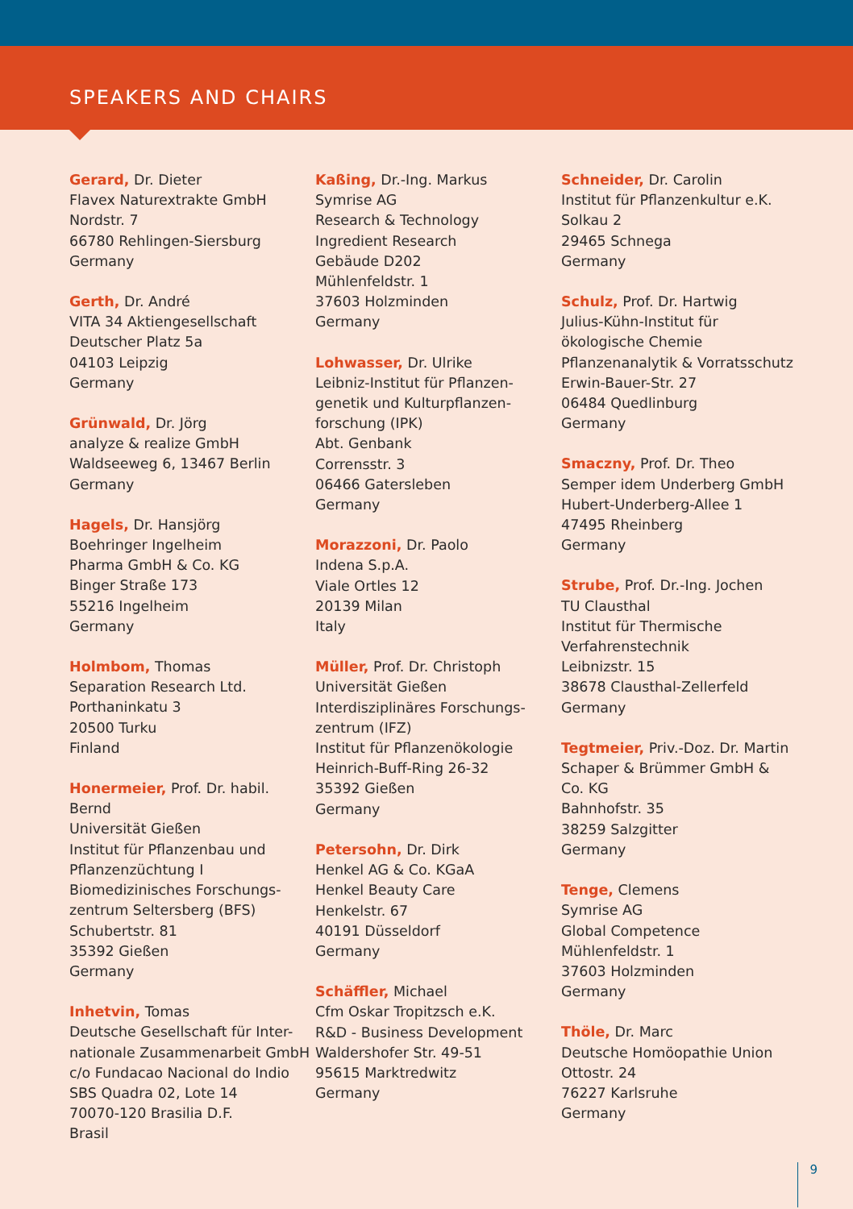SPEAKERS AND CHAIRS
Gerard, Dr. Dieter
Flavex Naturextrakte GmbH
Nordstr. 7
66780 Rehlingen-Siersburg
Germany
Gerth, Dr. André
VITA 34 Aktiengesellschaft
Deutscher Platz 5a
04103 Leipzig
Germany
Grünwald, Dr. Jörg
analyze & realize GmbH
Waldseeweg 6, 13467 Berlin
Germany
Hagels, Dr. Hansjörg
Boehringer Ingelheim
Pharma GmbH & Co. KG
Binger Straße 173
55216 Ingelheim
Germany
Holmbom, Thomas
Separation Research Ltd.
Porthaninkatu 3
20500 Turku
Finland
Honermeier, Prof. Dr. habil. Bernd
Universität Gießen
Institut für Pflanzenbau und
Pflanzenzüchtung I
Biomedizinisches Forschungs-
zentrum Seltersberg (BFS)
Schubertstr. 81
35392 Gießen
Germany
Inhetvin, Tomas
Deutsche Gesellschaft für Inter-
nationale Zusammenarbeit GmbH
c/o Fundacao Nacional do Indio
SBS Quadra 02, Lote 14
70070-120 Brasilia D.F.
Brasil
Kaßing, Dr.-Ing. Markus
Symrise AG
Research & Technology
Ingredient Research
Gebäude D202
Mühlenfeldstr. 1
37603 Holzminden
Germany
Lohwasser, Dr. Ulrike
Leibniz-Institut für Pflanzen-
genetik und Kulturpflanzen-
forschung (IPK)
Abt. Genbank
Corrensstr. 3
06466 Gatersleben
Germany
Morazzoni, Dr. Paolo
Indena S.p.A.
Viale Ortles 12
20139 Milan
Italy
Müller, Prof. Dr. Christoph
Universität Gießen
Interdisziplinäres Forschungs-
zentrum (IFZ)
Institut für Pflanzenökologie
Heinrich-Buff-Ring 26-32
35392 Gießen
Germany
Petersohn, Dr. Dirk
Henkel AG & Co. KGaA
Henkel Beauty Care
Henkelstr. 67
40191 Düsseldorf
Germany
Schäffler, Michael
Cfm Oskar Tropitzsch e.K.
R&D - Business Development
Waldershofer Str. 49-51
95615 Marktredwitz
Germany
Schneider, Dr. Carolin
Institut für Pflanzenkultur e.K.
Solkau 2
29465 Schnega
Germany
Schulz, Prof. Dr. Hartwig
Julius-Kühn-Institut für
ökologische Chemie
Pflanzenanalytik & Vorratsschutz
Erwin-Bauer-Str. 27
06484 Quedlinburg
Germany
Smaczny, Prof. Dr. Theo
Semper idem Underberg GmbH
Hubert-Underberg-Allee 1
47495 Rheinberg
Germany
Strube, Prof. Dr.-Ing. Jochen
TU Clausthal
Institut für Thermische
Verfahrenstechnik
Leibnizstr. 15
38678 Clausthal-Zellerfeld
Germany
Tegtmeier, Priv.-Doz. Dr. Martin
Schaper & Brümmer GmbH &
Co. KG
Bahnhofstr. 35
38259 Salzgitter
Germany
Tenge, Clemens
Symrise AG
Global Competence
Mühlenfeldstr. 1
37603 Holzminden
Germany
Thöle, Dr. Marc
Deutsche Homöopathie Union
Ottostr. 24
76227 Karlsruhe
Germany
9